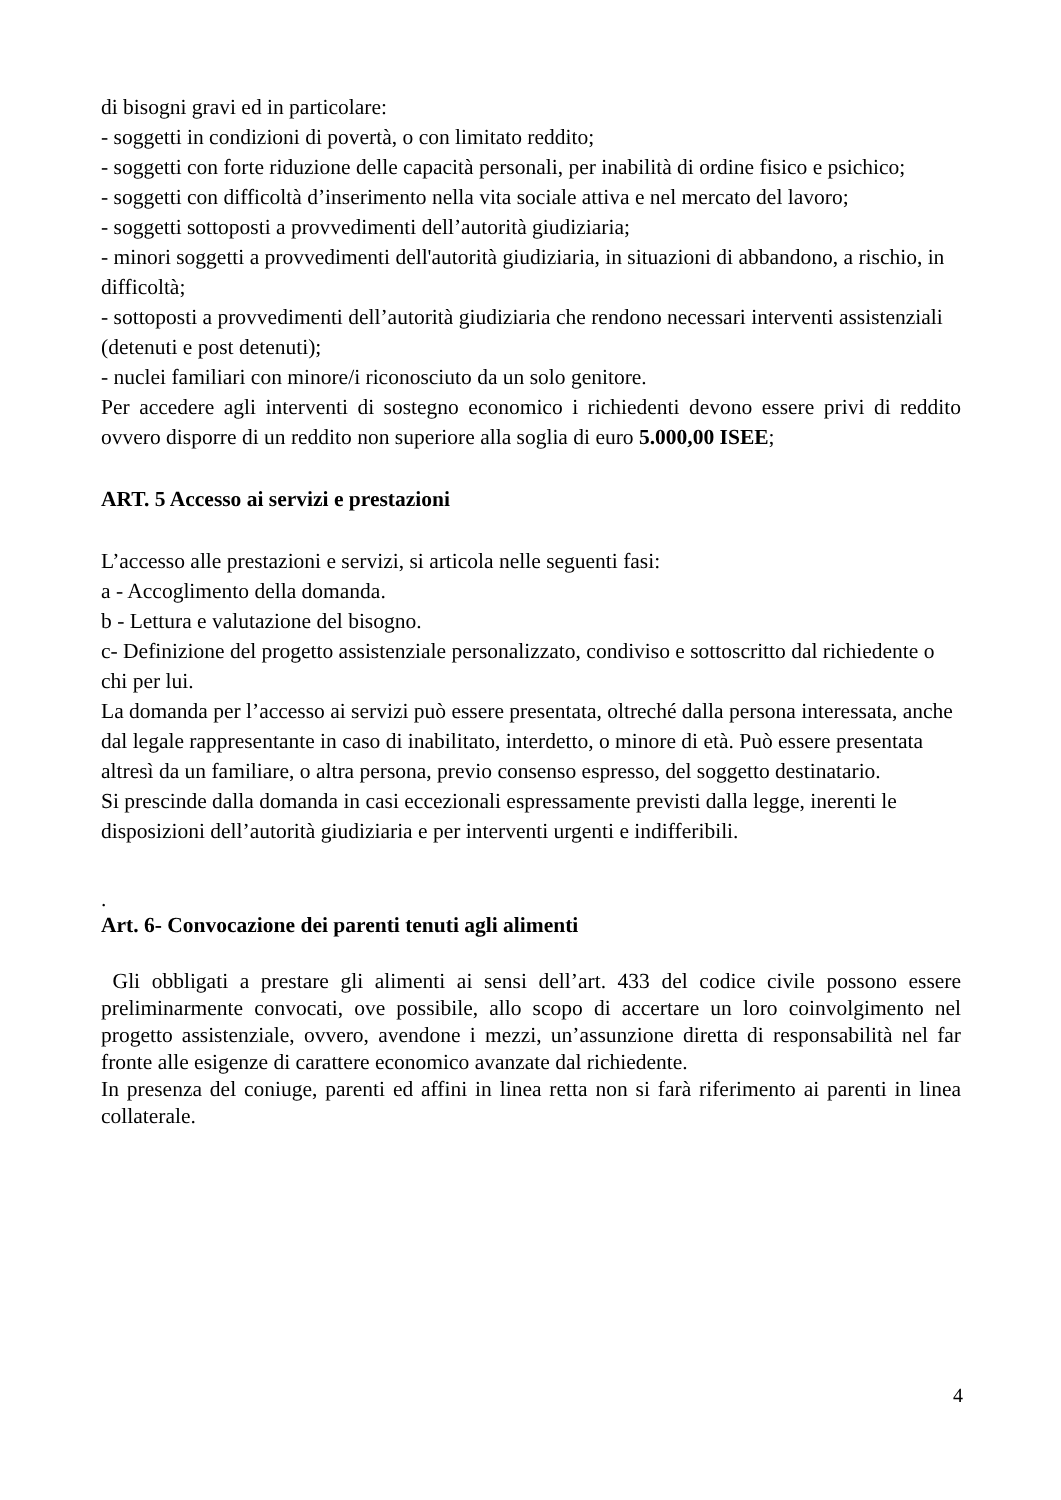di bisogni gravi ed in particolare:
- soggetti in condizioni di povertà, o con limitato reddito;
- soggetti con forte riduzione delle capacità personali, per inabilità di ordine fisico e psichico;
- soggetti con difficoltà d’inserimento nella vita sociale attiva e nel mercato del lavoro;
- soggetti sottoposti a provvedimenti dell’autorità giudiziaria;
- minori soggetti a provvedimenti dell'autorità giudiziaria, in situazioni di abbandono, a rischio, in difficoltà;
- sottoposti a provvedimenti dell’autorità giudiziaria che rendono necessari interventi assistenziali (detenuti e post detenuti);
- nuclei familiari con minore/i riconosciuto da un solo genitore.
Per accedere agli interventi di sostegno economico i richiedenti devono essere privi di reddito ovvero disporre di un reddito non superiore alla soglia di euro 5.000,00 ISEE;
ART. 5 Accesso ai servizi e prestazioni
L’accesso alle prestazioni e servizi, si articola nelle seguenti fasi:
a - Accoglimento della domanda.
b - Lettura e valutazione del bisogno.
c- Definizione del progetto assistenziale personalizzato, condiviso e sottoscritto dal richiedente o chi per lui.
La domanda per l’accesso ai servizi può essere presentata, oltreché dalla persona interessata, anche dal legale rappresentante in caso di inabilitato, interdetto, o minore di età. Può essere presentata altresì da un familiare, o altra persona, previo consenso espresso, del soggetto destinatario.
Si prescinde dalla domanda in casi eccezionali espressamente previsti dalla legge, inerenti le disposizioni dell’autorità giudiziaria e per interventi urgenti e indifferibili.
.
Art. 6- Convocazione dei parenti tenuti agli alimenti
Gli obbligati a prestare gli alimenti ai sensi dell’art. 433 del codice civile possono essere preliminarmente convocati, ove possibile, allo scopo di accertare un loro coinvolgimento nel progetto assistenziale, ovvero, avendone i mezzi, un’assunzione diretta di responsabilità nel far fronte alle esigenze di carattere economico avanzate dal richiedente.
In presenza del coniuge, parenti ed affini in linea retta non si farà riferimento ai parenti in linea collaterale.
4